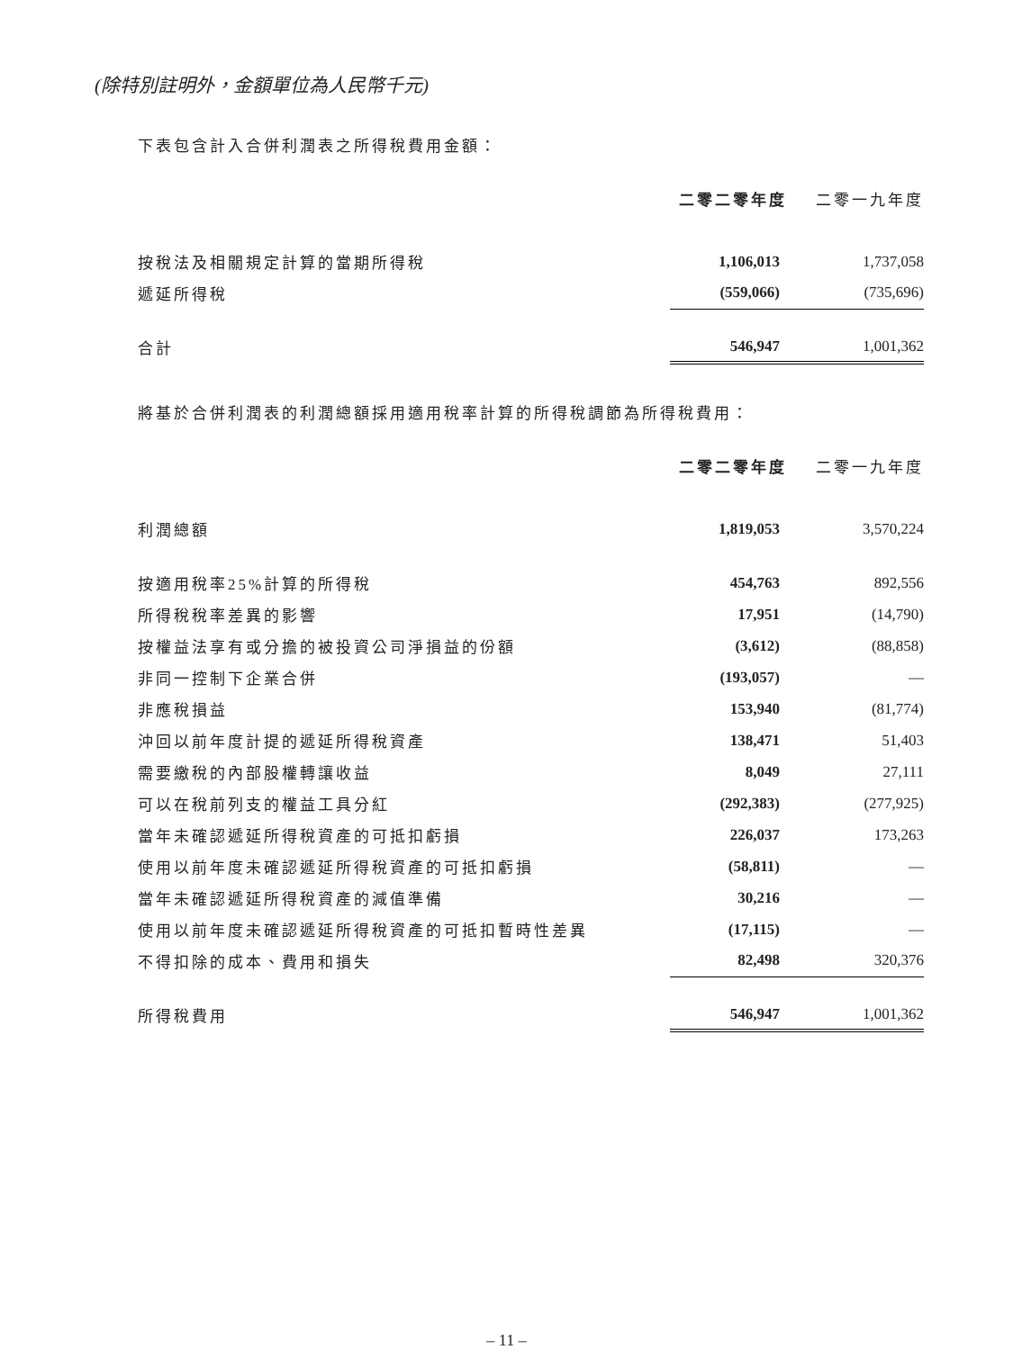(除特別註明外，金額單位為人民幣千元)
下表包含計入合併利潤表之所得稅費用金額：
| | 二零二零年度 | 二零一九年度 |
| 按稅法及相關規定計算的當期所得稅 | 1,106,013 | 1,737,058 |
| 遞延所得稅 | (559,066) | (735,696) |
| 合計 | 546,947 | 1,001,362 |
將基於合併利潤表的利潤總額採用適用稅率計算的所得稅調節為所得稅費用：
| | 二零二零年度 | 二零一九年度 |
| 利潤總額 | 1,819,053 | 3,570,224 |
| 按適用稅率25%計算的所得稅 | 454,763 | 892,556 |
| 所得稅稅率差異的影響 | 17,951 | (14,790) |
| 按權益法享有或分擔的被投資公司淨損益的份額 | (3,612) | (88,858) |
| 非同一控制下企業合併 | (193,057) | — |
| 非應稅損益 | 153,940 | (81,774) |
| 沖回以前年度計提的遞延所得稅資產 | 138,471 | 51,403 |
| 需要繳稅的內部股權轉讓收益 | 8,049 | 27,111 |
| 可以在稅前列支的權益工具分紅 | (292,383) | (277,925) |
| 當年未確認遞延所得稅資產的可抵扣虧損 | 226,037 | 173,263 |
| 使用以前年度未確認遞延所得稅資產的可抵扣虧損 | (58,811) | — |
| 當年未確認遞延所得稅資產的減值準備 | 30,216 | — |
| 使用以前年度未確認遞延所得稅資產的可抵扣暫時性差異 | (17,115) | — |
| 不得扣除的成本、費用和損失 | 82,498 | 320,376 |
| 所得稅費用 | 546,947 | 1,001,362 |
– 11 –